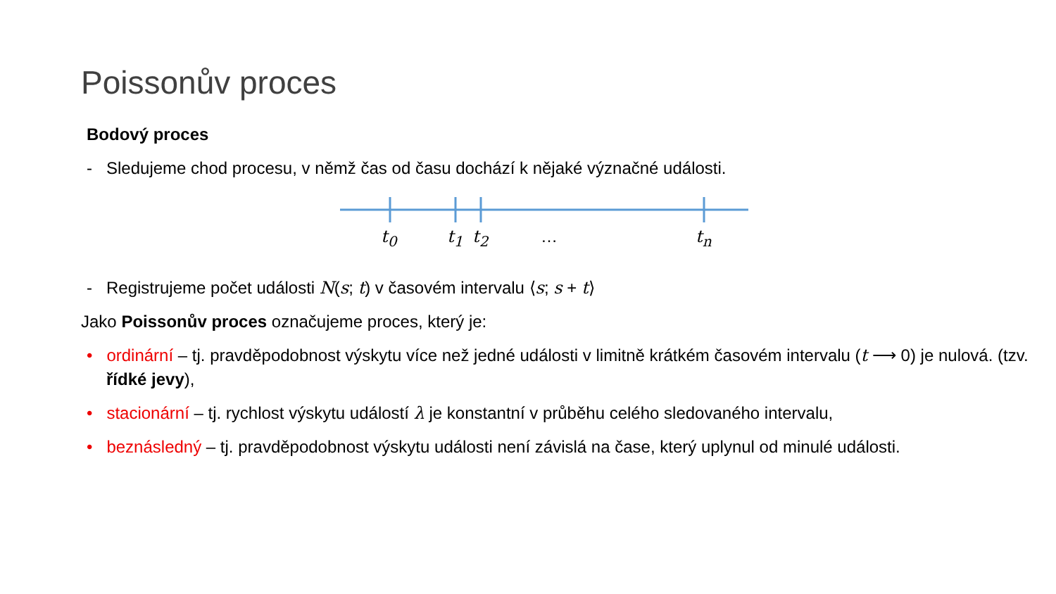Poissonův proces
Bodový proces
- Sledujeme chod procesu, v němž čas od času dochází k nějaké význačné události.
t<sub>0</sub> t<sub>1</sub> t<sub>2</sub> … t<sub>n</sub>
- Registrujeme počet události N(s; t) v časovém intervalu ⟨s; s + t⟩
Jako Poissonův proces označujeme proces, který je:
• ordinární – tj. pravděpodobnost výskytu více než jedné události v limitně krátkém časovém intervalu (t ⟶ 0) je nulová. (tzv. řídké jevy),
• stacionární – tj. rychlost výskytu událostí λ je konstantní v průběhu celého sledovaného intervalu,
• beznásledný – tj. pravděpodobnost výskytu události není závislá na čase, který uplynul od minulé události.